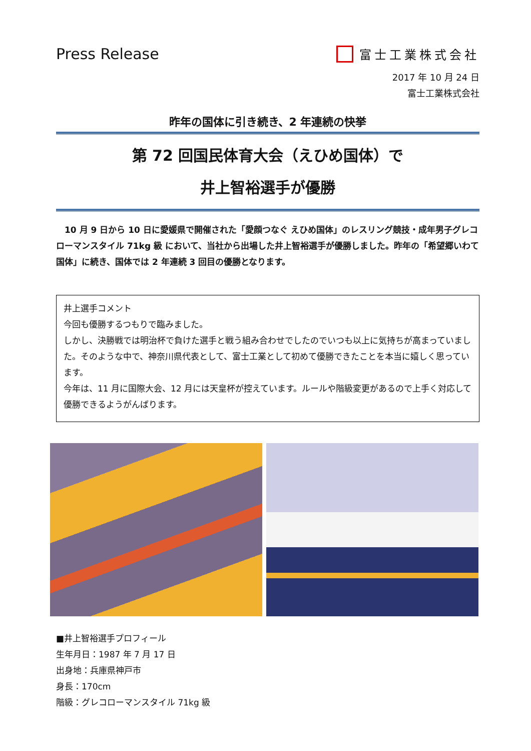Press Release
富士工業株式会社
2017 年 10 月 24 日
富士工業株式会社
昨年の国体に引き続き、2 年連続の快挙
第 72 回国民体育大会（えひめ国体）で
井上智裕選手が優勝
　10 月 9 日から 10 日に愛媛県で開催された「愛顔つなぐ えひめ国体」のレスリング競技・成年男子グレコローマンスタイル 71kg 級 において、当社から出場した井上智裕選手が優勝しました。昨年の「希望郷いわて国体」に続き、国体では 2 年連続 3 回目の優勝となります。
井上選手コメント
今回も優勝するつもりで臨みました。
しかし、決勝戦では明治杯で負けた選手と戦う組み合わせでしたのでいつも以上に気持ちが高まっていました。そのような中で、神奈川県代表として、富士工業として初めて優勝できたことを本当に嬉しく思っています。
今年は、11 月に国際大会、12 月には天皇杯が控えています。ルールや階級変更があるので上手く対応して優勝できるようがんばります。
■井上智裕選手プロフィール
生年月日：1987 年 7 月 17 日
出身地：兵庫県神戸市
身長：170cm
階級：グレコローマンスタイル 71kg 級